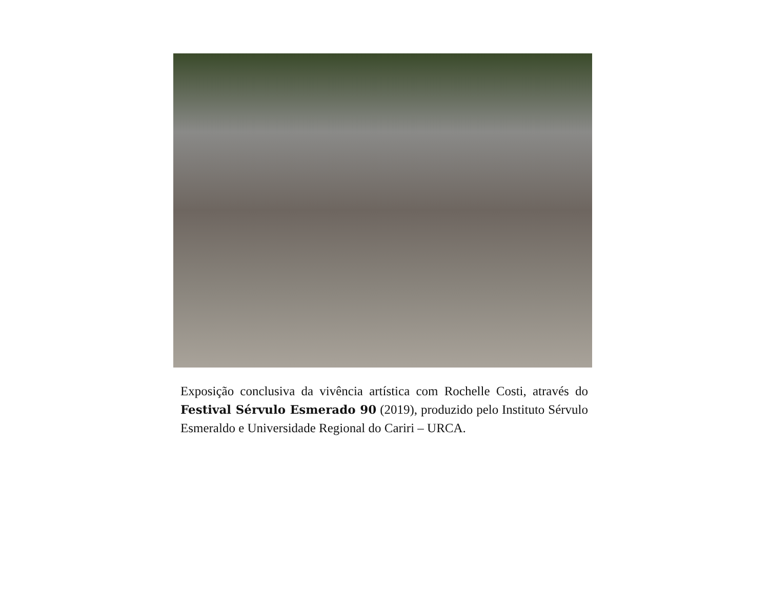Exposição conclusiva da vivência artística com Rochelle Costi, através do Festival Sérvulo Esmerado 90 (2019), produzido pelo Instituto Sérvulo Esmeraldo e Universidade Regional do Cariri – URCA.